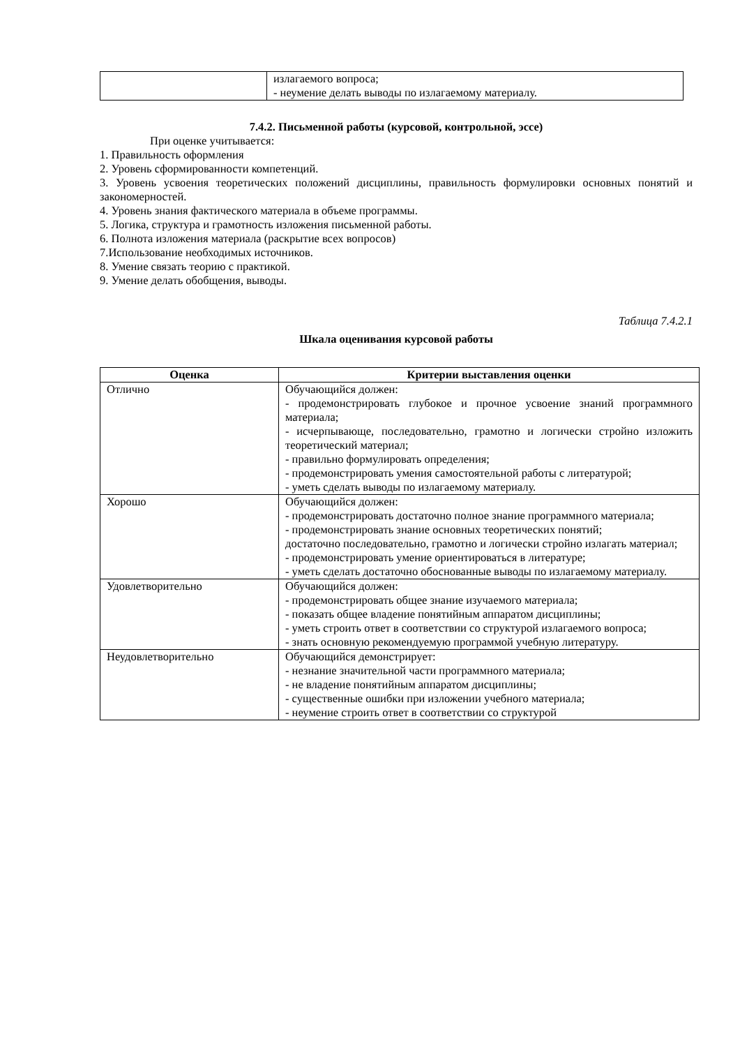| | излагаемого вопроса; - неумение делать выводы по излагаемому материалу. |
7.4.2. Письменной работы (курсовой, контрольной, эссе)
При оценке учитывается:
1. Правильность оформления
2. Уровень сформированности компетенций.
3. Уровень усвоения теоретических положений дисциплины, правильность формулировки основных понятий и закономерностей.
4. Уровень знания фактического материала в объеме программы.
5. Логика, структура и грамотность изложения письменной работы.
6. Полнота изложения материала (раскрытие всех вопросов)
7.Использование необходимых источников.
8. Умение связать теорию с практикой.
9. Умение делать обобщения, выводы.
Таблица 7.4.2.1
Шкала оценивания курсовой работы
| Оценка | Критерии выставления оценки |
| --- | --- |
| Отлично | Обучающийся должен: - продемонстрировать глубокое и прочное усвоение знаний программного материала; - исчерпывающе, последовательно, грамотно и логически стройно изложить теоретический материал; - правильно формулировать определения; - продемонстрировать умения самостоятельной работы с литературой; - уметь сделать выводы по излагаемому материалу. |
| Хорошо | Обучающийся должен: - продемонстрировать достаточно полное знание программного материала; - продемонстрировать знание основных теоретических понятий; достаточно последовательно, грамотно и логически стройно излагать материал; - продемонстрировать умение ориентироваться в литературе; - уметь сделать достаточно обоснованные выводы по излагаемому материалу. |
| Удовлетворительно | Обучающийся должен: - продемонстрировать общее знание изучаемого материала; - показать общее владение понятийным аппаратом дисциплины; - уметь строить ответ в соответствии со структурой излагаемого вопроса; - знать основную рекомендуемую программой учебную литературу. |
| Неудовлетворительно | Обучающийся демонстрирует: - незнание значительной части программного материала; - не владение понятийным аппаратом дисциплины; - существенные ошибки при изложении учебного материала; - неумение строить ответ в соответствии со структурой |